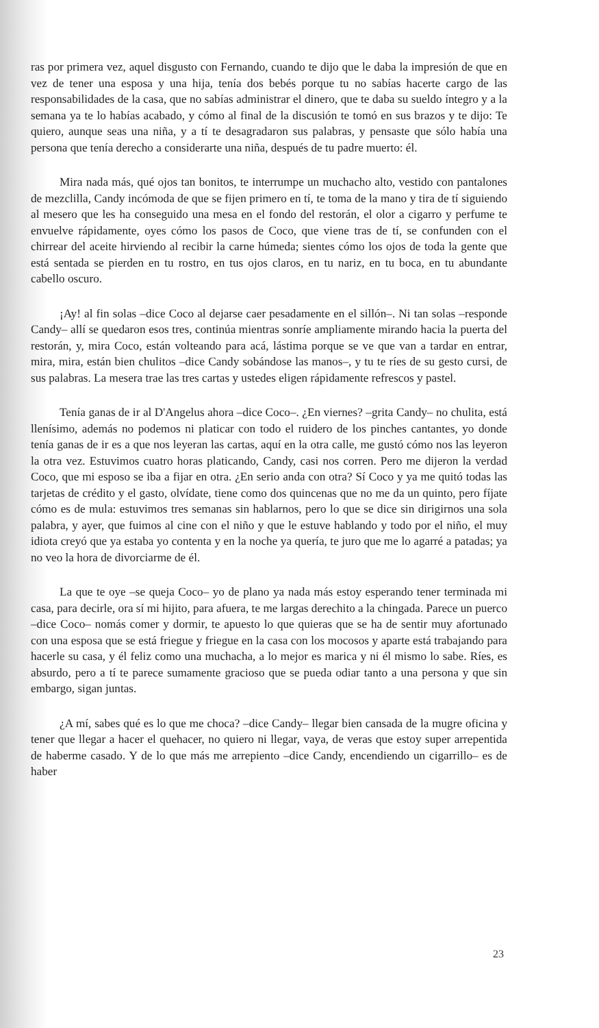ras por primera vez, aquel disgusto con Fernando, cuando te dijo que le daba la impresión de que en vez de tener una esposa y una hija, tenía dos bebés porque tu no sabías hacerte cargo de las responsabilidades de la casa, que no sabías administrar el dinero, que te daba su sueldo íntegro y a la semana ya te lo habías acabado, y cómo al final de la discusión te tomó en sus brazos y te dijo: Te quiero, aunque seas una niña, y a tí te desagradaron sus palabras, y pensaste que sólo había una persona que tenía derecho a considerarte una niña, después de tu padre muerto: él.
Mira nada más, qué ojos tan bonitos, te interrumpe un muchacho alto, vestido con pantalones de mezclilla, Candy incómoda de que se fijen primero en tí, te toma de la mano y tira de tí siguiendo al mesero que les ha conseguido una mesa en el fondo del restorán, el olor a cigarro y perfume te envuelve rápidamente, oyes cómo los pasos de Coco, que viene tras de tí, se confunden con el chirrear del aceite hirviendo al recibir la carne húmeda; sientes cómo los ojos de toda la gente que está sentada se pierden en tu rostro, en tus ojos claros, en tu nariz, en tu boca, en tu abundante cabello oscuro.
¡Ay! al fin solas –dice Coco al dejarse caer pesadamente en el sillón–. Ni tan solas –responde Candy– allí se quedaron esos tres, continúa mientras sonríe ampliamente mirando hacia la puerta del restorán, y, mira Coco, están volteando para acá, lástima porque se ve que van a tardar en entrar, mira, mira, están bien chulitos –dice Candy sobándose las manos–, y tu te ríes de su gesto cursi, de sus palabras. La mesera trae las tres cartas y ustedes eligen rápidamente refrescos y pastel.
Tenía ganas de ir al D'Angelus ahora –dice Coco–. ¿En viernes? –grita Candy– no chulita, está llenísimo, además no podemos ni platicar con todo el ruidero de los pinches cantantes, yo donde tenía ganas de ir es a que nos leyeran las cartas, aquí en la otra calle, me gustó cómo nos las leyeron la otra vez. Estuvimos cuatro horas platicando, Candy, casi nos corren. Pero me dijeron la verdad Coco, que mi esposo se iba a fijar en otra. ¿En serio anda con otra? Sí Coco y ya me quitó todas las tarjetas de crédito y el gasto, olvídate, tiene como dos quincenas que no me da un quinto, pero fíjate cómo es de mula: estuvimos tres semanas sin hablarnos, pero lo que se dice sin dirigirnos una sola palabra, y ayer, que fuimos al cine con el niño y que le estuve hablando y todo por el niño, el muy idiota creyó que ya estaba yo contenta y en la noche ya quería, te juro que me lo agarré a patadas; ya no veo la hora de divorciarme de él.
La que te oye –se queja Coco– yo de plano ya nada más estoy esperando tener terminada mi casa, para decirle, ora sí mi hijito, para afuera, te me largas derechito a la chingada. Parece un puerco –dice Coco– nomás comer y dormir, te apuesto lo que quieras que se ha de sentir muy afortunado con una esposa que se está friegue y friegue en la casa con los mocosos y aparte está trabajando para hacerle su casa, y él feliz como una muchacha, a lo mejor es marica y ni él mismo lo sabe. Ríes, es absurdo, pero a tí te parece sumamente gracioso que se pueda odiar tanto a una persona y que sin embargo, sigan juntas.
¿A mí, sabes qué es lo que me choca? –dice Candy– llegar bien cansada de la mugre oficina y tener que llegar a hacer el quehacer, no quiero ni llegar, vaya, de veras que estoy super arrepentida de haberme casado. Y de lo que más me arrepiento –dice Candy, encendiendo un cigarrillo– es de haber
23